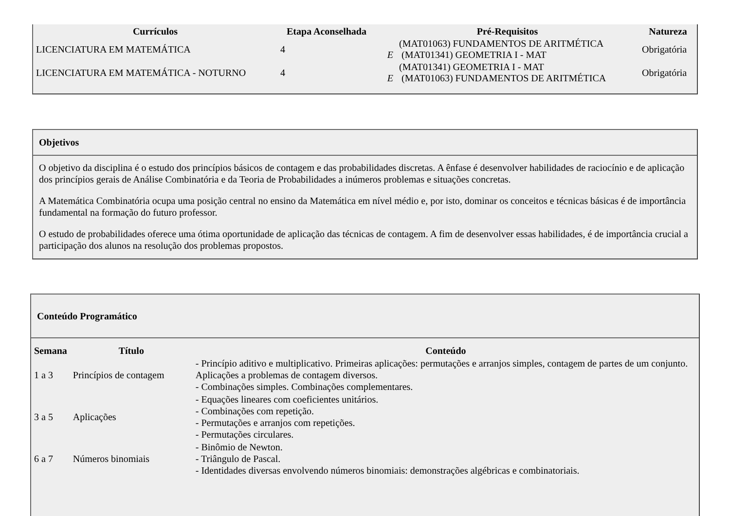| Currículos | Etapa Aconselhada | Pré-Requisitos | | Natureza |
| --- | --- | --- | --- | --- |
| LICENCIATURA EM MATEMÁTICA | 4 | E | (MAT01063) FUNDAMENTOS DE ARITMÉTICA (MAT01341) GEOMETRIA I - MAT | Obrigatória |
| LICENCIATURA EM MATEMÁTICA - NOTURNO | 4 | E | (MAT01341) GEOMETRIA I - MAT (MAT01063) FUNDAMENTOS DE ARITMÉTICA | Obrigatória |
Objetivos
O objetivo da disciplina é o estudo dos princípios básicos de contagem e das probabilidades discretas. A ênfase é desenvolver habilidades de raciocínio e de aplicação dos princípios gerais de Análise Combinatória e da Teoria de Probabilidades a inúmeros problemas e situações concretas.
A Matemática Combinatória ocupa uma posição central no ensino da Matemática em nível médio e, por isto, dominar os conceitos e técnicas básicas é de importância fundamental na formação do futuro professor.
O estudo de probabilidades oferece uma ótima oportunidade de aplicação das técnicas de contagem. A fim de desenvolver essas habilidades, é de importância crucial a participação dos alunos na resolução dos problemas propostos.
Conteúdo Programático
| Semana | Título | Conteúdo |
| --- | --- | --- |
| 1 a 3 | Princípios de contagem | - Princípio aditivo e multiplicativo. Primeiras aplicações: permutações e arranjos simples, contagem de partes de um conjunto. Aplicações a problemas de contagem diversos. - Combinações simples. Combinações complementares. |
| 3 a 5 | Aplicações | - Equações lineares com coeficientes unitários. - Combinações com repetição. - Permutações e arranjos com repetições. - Permutações circulares. |
| 6 a 7 | Números binomiais | - Binômio de Newton. - Triângulo de Pascal. - Identidades diversas envolvendo números binomiais: demonstrações algébricas e combinatoriais. |